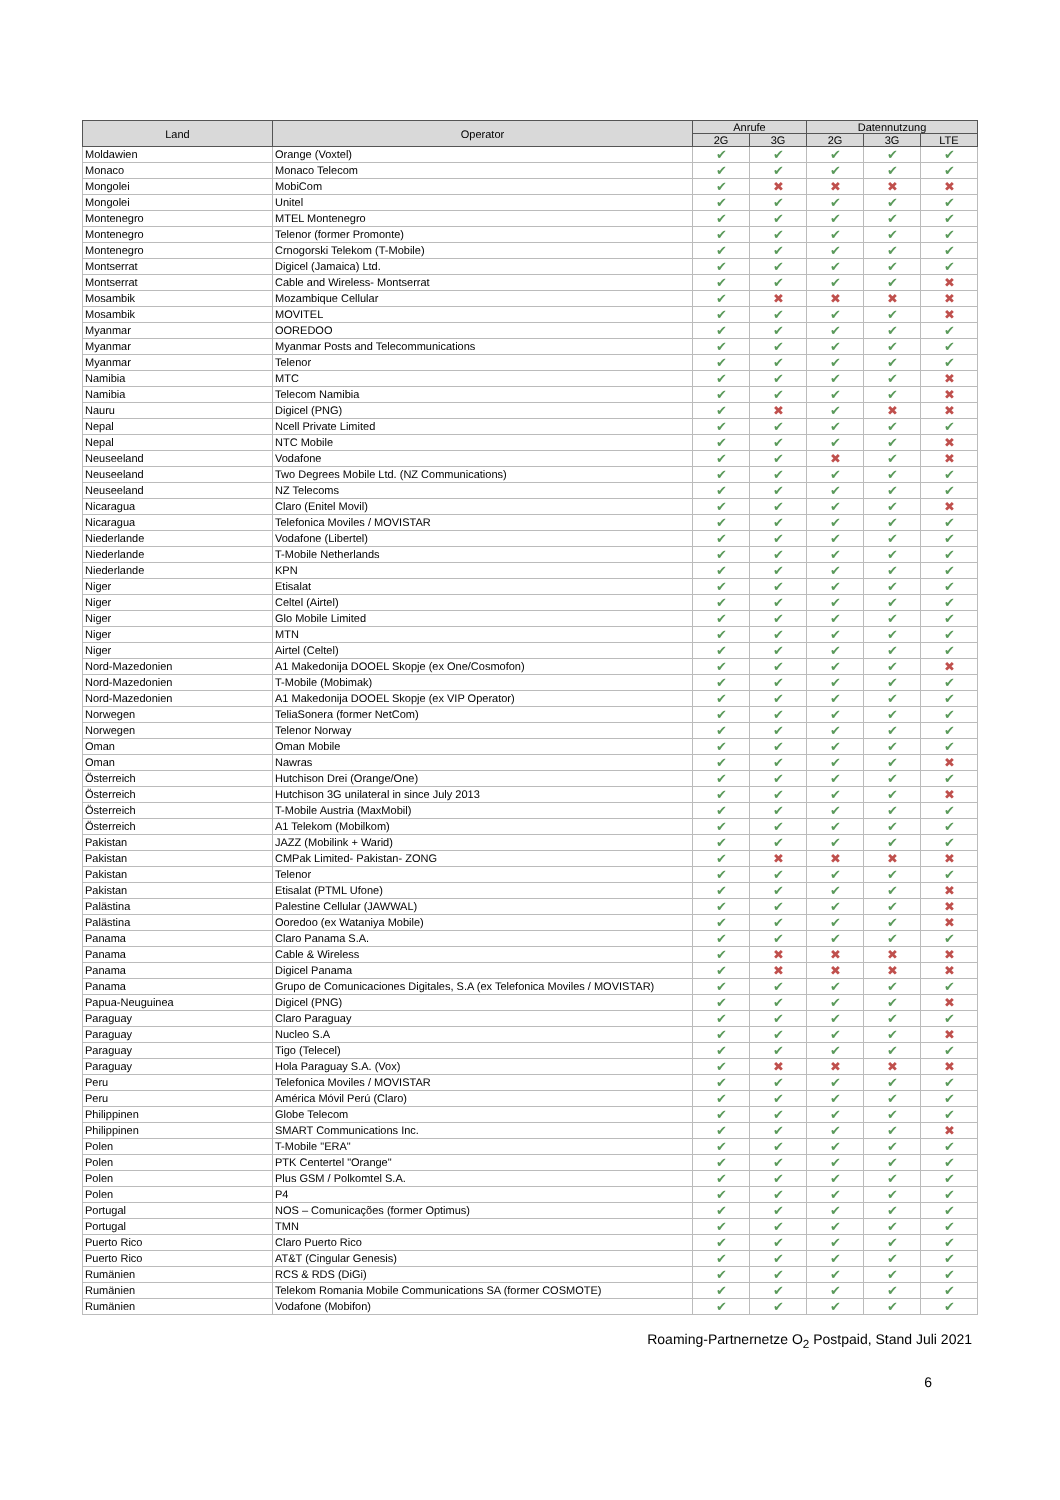| Land | Operator | Anrufe | | Datennutzung | | |
| --- | --- | --- | --- | --- | --- | --- |
| | | 2G | 3G | 2G | 3G | LTE |
| Moldawien | Orange (Voxtel) | ✔ | ✔ | ✔ | ✔ | ✔ |
| Monaco | Monaco Telecom | ✔ | ✔ | ✔ | ✔ | ✔ |
| Mongolei | MobiCom | ✔ | ✖ | ✖ | ✖ | ✖ |
| Mongolei | Unitel | ✔ | ✔ | ✔ | ✔ | ✔ |
| Montenegro | MTEL Montenegro | ✔ | ✔ | ✔ | ✔ | ✔ |
| Montenegro | Telenor (former Promonte) | ✔ | ✔ | ✔ | ✔ | ✔ |
| Montenegro | Crnogorski Telekom (T-Mobile) | ✔ | ✔ | ✔ | ✔ | ✔ |
| Montserrat | Digicel (Jamaica) Ltd. | ✔ | ✔ | ✔ | ✔ | ✔ |
| Montserrat | Cable and Wireless- Montserrat | ✔ | ✔ | ✔ | ✔ | ✖ |
| Mosambik | Mozambique Cellular | ✔ | ✖ | ✖ | ✖ | ✖ |
| Mosambik | MOVITEL | ✔ | ✔ | ✔ | ✔ | ✖ |
| Myanmar | OOREDOO | ✔ | ✔ | ✔ | ✔ | ✔ |
| Myanmar | Myanmar Posts and Telecommunications | ✔ | ✔ | ✔ | ✔ | ✔ |
| Myanmar | Telenor | ✔ | ✔ | ✔ | ✔ | ✔ |
| Namibia | MTC | ✔ | ✔ | ✔ | ✔ | ✖ |
| Namibia | Telecom Namibia | ✔ | ✔ | ✔ | ✔ | ✖ |
| Nauru | Digicel (PNG) | ✔ | ✖ | ✔ | ✖ | ✖ |
| Nepal | Ncell Private Limited | ✔ | ✔ | ✔ | ✔ | ✔ |
| Nepal | NTC Mobile | ✔ | ✔ | ✔ | ✔ | ✖ |
| Neuseeland | Vodafone | ✔ | ✔ | ✖ | ✔ | ✖ |
| Neuseeland | Two Degrees Mobile Ltd. (NZ Communications) | ✔ | ✔ | ✔ | ✔ | ✔ |
| Neuseeland | NZ Telecoms | ✔ | ✔ | ✔ | ✔ | ✔ |
| Nicaragua | Claro (Enitel Movil) | ✔ | ✔ | ✔ | ✔ | ✖ |
| Nicaragua | Telefonica Moviles / MOVISTAR | ✔ | ✔ | ✔ | ✔ | ✔ |
| Niederlande | Vodafone (Libertel) | ✔ | ✔ | ✔ | ✔ | ✔ |
| Niederlande | T-Mobile Netherlands | ✔ | ✔ | ✔ | ✔ | ✔ |
| Niederlande | KPN | ✔ | ✔ | ✔ | ✔ | ✔ |
| Niger | Etisalat | ✔ | ✔ | ✔ | ✔ | ✔ |
| Niger | Celtel (Airtel) | ✔ | ✔ | ✔ | ✔ | ✔ |
| Niger | Glo Mobile Limited | ✔ | ✔ | ✔ | ✔ | ✔ |
| Niger | MTN | ✔ | ✔ | ✔ | ✔ | ✔ |
| Niger | Airtel (Celtel) | ✔ | ✔ | ✔ | ✔ | ✔ |
| Nord-Mazedonien | A1 Makedonija DOOEL Skopje (ex One/Cosmofon) | ✔ | ✔ | ✔ | ✔ | ✖ |
| Nord-Mazedonien | T-Mobile (Mobimak) | ✔ | ✔ | ✔ | ✔ | ✔ |
| Nord-Mazedonien | A1 Makedonija DOOEL Skopje (ex VIP Operator) | ✔ | ✔ | ✔ | ✔ | ✔ |
| Norwegen | TeliaSonera (former NetCom) | ✔ | ✔ | ✔ | ✔ | ✔ |
| Norwegen | Telenor Norway | ✔ | ✔ | ✔ | ✔ | ✔ |
| Oman | Oman Mobile | ✔ | ✔ | ✔ | ✔ | ✔ |
| Oman | Nawras | ✔ | ✔ | ✔ | ✔ | ✖ |
| Österreich | Hutchison Drei (Orange/One) | ✔ | ✔ | ✔ | ✔ | ✔ |
| Österreich | Hutchison 3G unilateral in since July 2013 | ✔ | ✔ | ✔ | ✔ | ✖ |
| Österreich | T-Mobile Austria (MaxMobil) | ✔ | ✔ | ✔ | ✔ | ✔ |
| Österreich | A1 Telekom (Mobilkom) | ✔ | ✔ | ✔ | ✔ | ✔ |
| Pakistan | JAZZ (Mobilink + Warid) | ✔ | ✔ | ✔ | ✔ | ✔ |
| Pakistan | CMPak Limited- Pakistan- ZONG | ✔ | ✖ | ✖ | ✖ | ✖ |
| Pakistan | Telenor | ✔ | ✔ | ✔ | ✔ | ✔ |
| Pakistan | Etisalat (PTML Ufone) | ✔ | ✔ | ✔ | ✔ | ✖ |
| Palästina | Palestine Cellular (JAWWAL) | ✔ | ✔ | ✔ | ✔ | ✖ |
| Palästina | Ooredoo (ex Wataniya Mobile) | ✔ | ✔ | ✔ | ✔ | ✖ |
| Panama | Claro Panama S.A. | ✔ | ✔ | ✔ | ✔ | ✔ |
| Panama | Cable & Wireless | ✔ | ✖ | ✖ | ✖ | ✖ |
| Panama | Digicel Panama | ✔ | ✖ | ✖ | ✖ | ✖ |
| Panama | Grupo de Comunicaciones Digitales, S.A (ex Telefonica Moviles / MOVISTAR) | ✔ | ✔ | ✔ | ✔ | ✔ |
| Papua-Neuguinea | Digicel (PNG) | ✔ | ✔ | ✔ | ✔ | ✖ |
| Paraguay | Claro Paraguay | ✔ | ✔ | ✔ | ✔ | ✔ |
| Paraguay | Nucleo S.A | ✔ | ✔ | ✔ | ✔ | ✖ |
| Paraguay | Tigo (Telecel) | ✔ | ✔ | ✔ | ✔ | ✔ |
| Paraguay | Hola Paraguay S.A. (Vox) | ✔ | ✖ | ✖ | ✖ | ✖ |
| Peru | Telefonica Moviles / MOVISTAR | ✔ | ✔ | ✔ | ✔ | ✔ |
| Peru | América Móvil Perú (Claro) | ✔ | ✔ | ✔ | ✔ | ✔ |
| Philippinen | Globe Telecom | ✔ | ✔ | ✔ | ✔ | ✔ |
| Philippinen | SMART Communications Inc. | ✔ | ✔ | ✔ | ✔ | ✖ |
| Polen | T-Mobile "ERA" | ✔ | ✔ | ✔ | ✔ | ✔ |
| Polen | PTK Centertel "Orange" | ✔ | ✔ | ✔ | ✔ | ✔ |
| Polen | Plus GSM / Polkomtel S.A. | ✔ | ✔ | ✔ | ✔ | ✔ |
| Polen | P4 | ✔ | ✔ | ✔ | ✔ | ✔ |
| Portugal | NOS – Comunicações (former Optimus) | ✔ | ✔ | ✔ | ✔ | ✔ |
| Portugal | TMN | ✔ | ✔ | ✔ | ✔ | ✔ |
| Puerto Rico | Claro Puerto Rico | ✔ | ✔ | ✔ | ✔ | ✔ |
| Puerto Rico | AT&T (Cingular Genesis) | ✔ | ✔ | ✔ | ✔ | ✔ |
| Rumänien | RCS & RDS (DiGi) | ✔ | ✔ | ✔ | ✔ | ✔ |
| Rumänien | Telekom Romania Mobile Communications SA (former COSMOTE) | ✔ | ✔ | ✔ | ✔ | ✔ |
| Rumänien | Vodafone (Mobifon) | ✔ | ✔ | ✔ | ✔ | ✔ |
Roaming-Partnernetze O<sub>2</sub> Postpaid, Stand Juli 2021
6